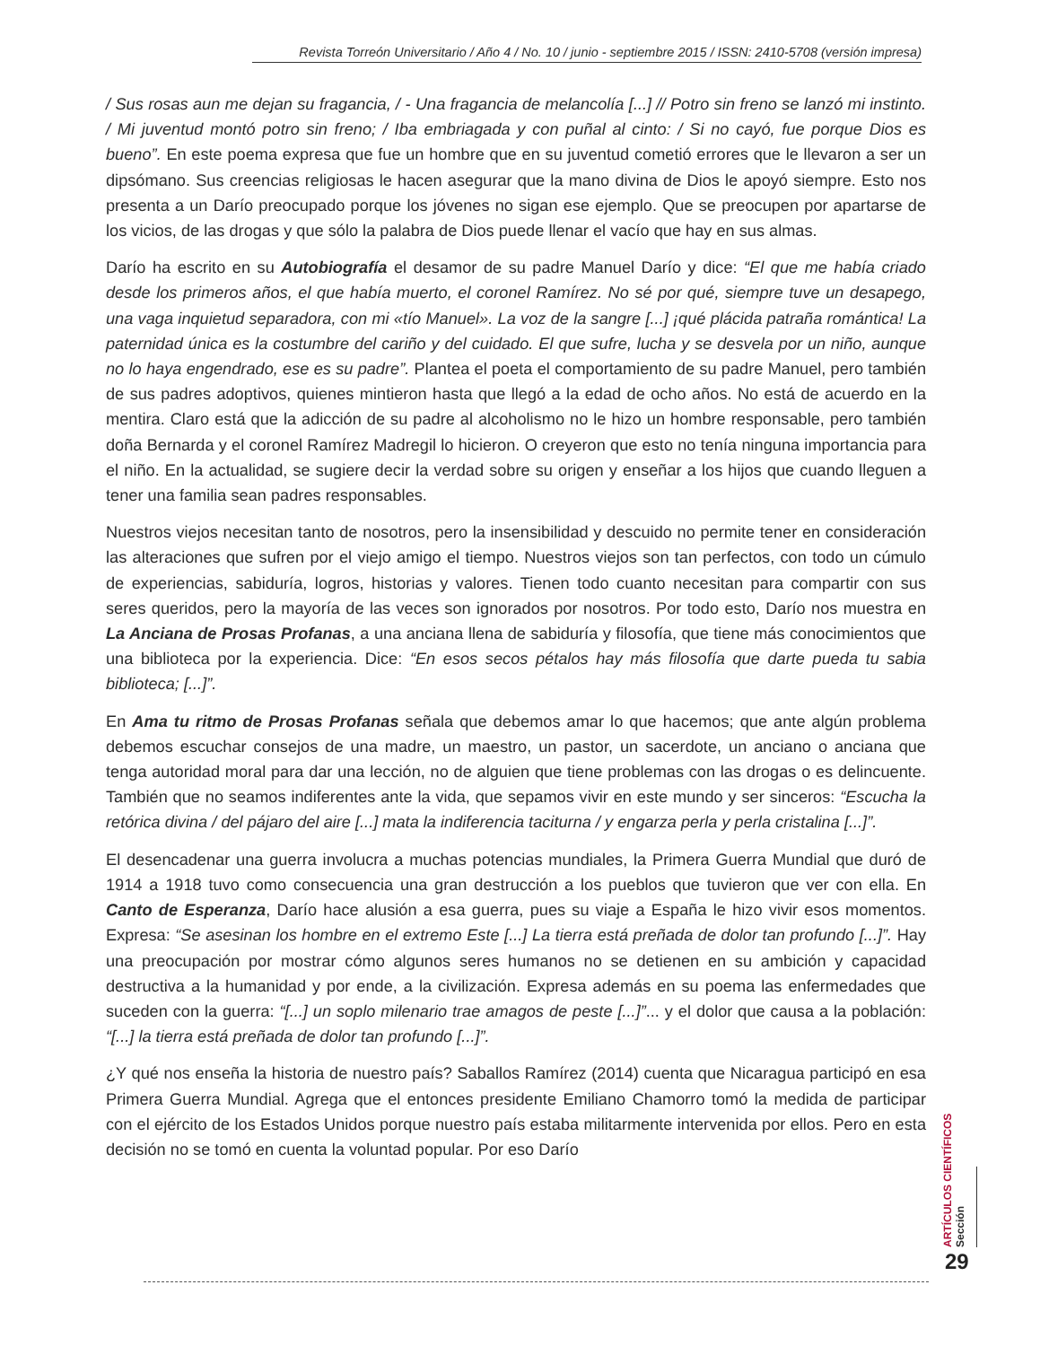Revista Torreón Universitario / Año 4 / No. 10 / junio - septiembre 2015 / ISSN: 2410-5708 (versión impresa)
/ Sus rosas aun me dejan su fragancia, / - Una fragancia de melancolía [...] // Potro sin freno se lanzó mi instinto. / Mi juventud montó potro sin freno; / Iba embriagada y con puñal al cinto: / Si no cayó, fue porque Dios es bueno”. En este poema expresa que fue un hombre que en su juventud cometió errores que le llevaron a ser un dipsómano. Sus creencias religiosas le hacen asegurar que la mano divina de Dios le apoyó siempre. Esto nos presenta a un Darío preocupado porque los jóvenes no sigan ese ejemplo. Que se preocupen por apartarse de los vicios, de las drogas y que sólo la palabra de Dios puede llenar el vacío que hay en sus almas.
Darío ha escrito en su Autobiografía el desamor de su padre Manuel Darío y dice: “El que me había criado desde los primeros años, el que había muerto, el coronel Ramírez. No sé por qué, siempre tuve un desapego, una vaga inquietud separadora, con mi «tío Manuel». La voz de la sangre [...] ¡qué plácida patraña romántica! La paternidad única es la costumbre del cariño y del cuidado. El que sufre, lucha y se desvela por un niño, aunque no lo haya engendrado, ese es su padre”. Plantea el poeta el comportamiento de su padre Manuel, pero también de sus padres adoptivos, quienes mintieron hasta que llegó a la edad de ocho años. No está de acuerdo en la mentira. Claro está que la adicción de su padre al alcoholismo no le hizo un hombre responsable, pero también doña Bernarda y el coronel Ramírez Madregil lo hicieron. O creyeron que esto no tenía ninguna importancia para el niño. En la actualidad, se sugiere decir la verdad sobre su origen y enseñar a los hijos que cuando lleguen a tener una familia sean padres responsables.
Nuestros viejos necesitan tanto de nosotros, pero la insensibilidad y descuido no permite tener en consideración las alteraciones que sufren por el viejo amigo el tiempo. Nuestros viejos son tan perfectos, con todo un cúmulo de experiencias, sabiduría, logros, historias y valores. Tienen todo cuanto necesitan para compartir con sus seres queridos, pero la mayoría de las veces son ignorados por nosotros. Por todo esto, Darío nos muestra en La Anciana de Prosas Profanas, a una anciana llena de sabiduría y filosofía, que tiene más conocimientos que una biblioteca por la experiencia. Dice: “En esos secos pétalos hay más filosofía que darte pueda tu sabia biblioteca; [...]”.
En Ama tu ritmo de Prosas Profanas señala que debemos amar lo que hacemos; que ante algún problema debemos escuchar consejos de una madre, un maestro, un pastor, un sacerdote, un anciano o anciana que tenga autoridad moral para dar una lección, no de alguien que tiene problemas con las drogas o es delincuente. También que no seamos indiferentes ante la vida, que sepamos vivir en este mundo y ser sinceros: “Escucha la retórica divina / del pájaro del aire [...] mata la indiferencia taciturna / y engarza perla y perla cristalina [...]”.
El desencadenar una guerra involucra a muchas potencias mundiales, la Primera Guerra Mundial que duró de 1914 a 1918 tuvo como consecuencia una gran destrucción a los pueblos que tuvieron que ver con ella. En Canto de Esperanza, Darío hace alusión a esa guerra, pues su viaje a España le hizo vivir esos momentos. Expresa: “Se asesinan los hombre en el extremo Este [...] La tierra está preñada de dolor tan profundo [...]”. Hay una preocupación por mostrar cómo algunos seres humanos no se detienen en su ambición y capacidad destructiva a la humanidad y por ende, a la civilización. Expresa además en su poema las enfermedades que suceden con la guerra: “[...] un soplo milenario trae amagos de peste [...]”... y el dolor que causa a la población: “[...] la tierra está preñada de dolor tan profundo [...]”.
¿Y qué nos enseña la historia de nuestro país? Saballos Ramírez (2014) cuenta que Nicaragua participó en esa Primera Guerra Mundial. Agrega que el entonces presidente Emiliano Chamorro tomó la medida de participar con el ejército de los Estados Unidos porque nuestro país estaba militarmente intervenida por ellos. Pero en esta decisión no se tomó en cuenta la voluntad popular. Por eso Darío
ARTÍCULOS CIENTÍFICOS
Sección
29